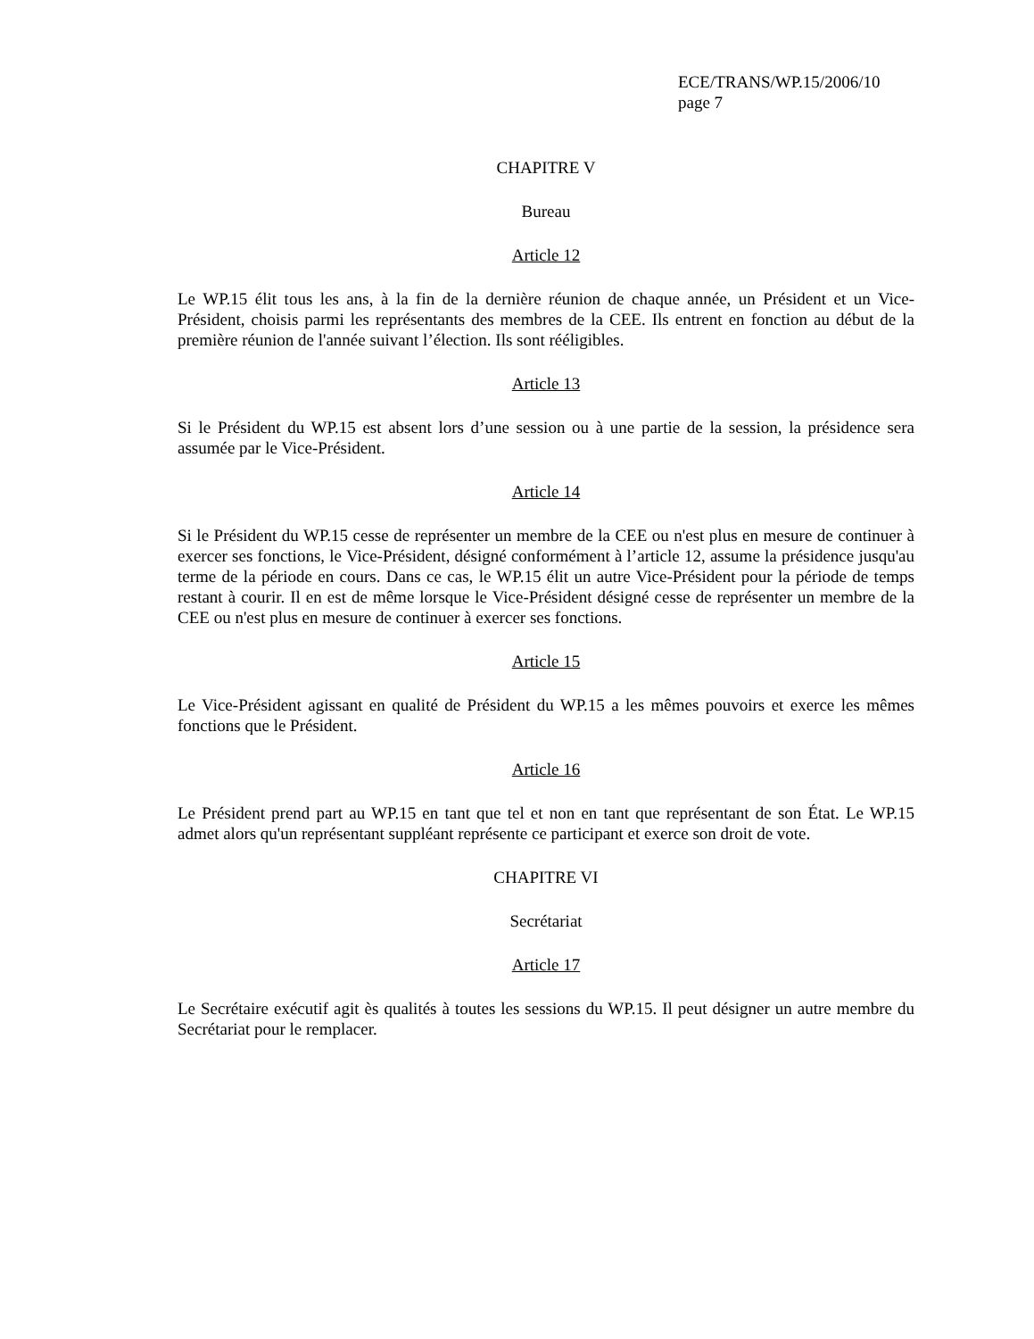ECE/TRANS/WP.15/2006/10
page 7
CHAPITRE V
Bureau
Article 12
Le WP.15 élit tous les ans, à la fin de la dernière réunion de chaque année, un Président et un Vice-Président, choisis parmi les représentants des membres de la CEE. Ils entrent en fonction au début de la première réunion de l'année suivant l’élection. Ils sont rééligibles.
Article 13
Si le Président du WP.15 est absent lors d’une session ou à une partie de la session, la présidence sera assumée par le Vice-Président.
Article 14
Si le Président du WP.15 cesse de représenter un membre de la CEE ou n'est plus en mesure de continuer à exercer ses fonctions, le Vice-Président, désigné conformément à l’article 12, assume la présidence jusqu'au terme de la période en cours. Dans ce cas, le WP.15 élit un autre Vice-Président pour la période de temps restant à courir. Il en est de même lorsque le Vice-Président désigné cesse de représenter un membre de la CEE ou n'est plus en mesure de continuer à exercer ses fonctions.
Article 15
Le Vice-Président agissant en qualité de Président du WP.15 a les mêmes pouvoirs et exerce les mêmes fonctions que le Président.
Article 16
Le Président prend part au WP.15 en tant que tel et non en tant que représentant de son État. Le WP.15 admet alors qu'un représentant suppléant représente ce participant et exerce son droit de vote.
CHAPITRE VI
Secrétariat
Article 17
Le Secrétaire exécutif agit ès qualités à toutes les sessions du WP.15. Il peut désigner un autre membre du Secrétariat pour le remplacer.